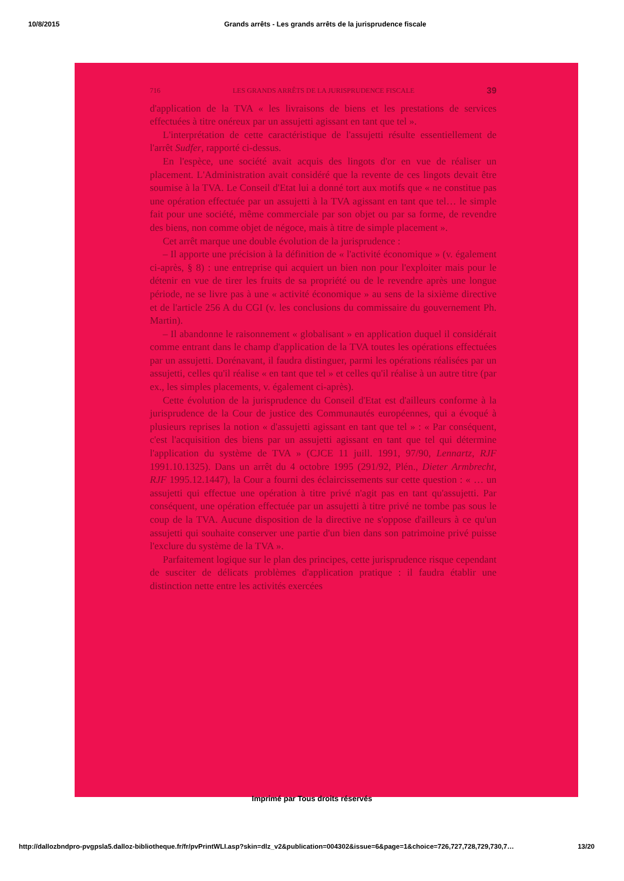10/8/2015 Grands arrêts - Les grands arrêts de la jurisprudence fiscale
716 LES GRANDS ARRÊTS DE LA JURISPRUDENCE FISCALE 39
d'application de la TVA « les livraisons de biens et les prestations de services effectuées à titre onéreux par un assujetti agissant en tant que tel ».
L'interprétation de cette caractéristique de l'assujetti résulte essentiellement de l'arrêt Sudfer, rapporté ci-dessus.
En l'espèce, une société avait acquis des lingots d'or en vue de réaliser un placement. L'Administration avait considéré que la revente de ces lingots devait être soumise à la TVA. Le Conseil d'Etat lui a donné tort aux motifs que « ne constitue pas une opération effectuée par un assujetti à la TVA agissant en tant que tel… le simple fait pour une société, même commerciale par son objet ou par sa forme, de revendre des biens, non comme objet de négoce, mais à titre de simple placement ».
Cet arrêt marque une double évolution de la jurisprudence :
– Il apporte une précision à la définition de « l'activité économique » (v. également ci-après, § 8) : une entreprise qui acquiert un bien non pour l'exploiter mais pour le détenir en vue de tirer les fruits de sa propriété ou de le revendre après une longue période, ne se livre pas à une « activité économique » au sens de la sixième directive et de l'article 256 A du CGI (v. les conclusions du commissaire du gouvernement Ph. Martin).
– Il abandonne le raisonnement « globalisant » en application duquel il considérait comme entrant dans le champ d'application de la TVA toutes les opérations effectuées par un assujetti. Dorénavant, il faudra distinguer, parmi les opérations réalisées par un assujetti, celles qu'il réalise « en tant que tel » et celles qu'il réalise à un autre titre (par ex., les simples placements, v. également ci-après).
Cette évolution de la jurisprudence du Conseil d'Etat est d'ailleurs conforme à la jurisprudence de la Cour de justice des Communautés européennes, qui a évoqué à plusieurs reprises la notion « d'assujetti agissant en tant que tel » : « Par conséquent, c'est l'acquisition des biens par un assujetti agissant en tant que tel qui détermine l'application du système de TVA » (CJCE 11 juill. 1991, 97/90, Lennartz, RJF 1991.10.1325). Dans un arrêt du 4 octobre 1995 (291/92, Plén., Dieter Armbrecht, RJF 1995.12.1447), la Cour a fourni des éclaircissements sur cette question : « … un assujetti qui effectue une opération à titre privé n'agit pas en tant qu'assujetti. Par conséquent, une opération effectuée par un assujetti à titre privé ne tombe pas sous le coup de la TVA. Aucune disposition de la directive ne s'oppose d'ailleurs à ce qu'un assujetti qui souhaite conserver une partie d'un bien dans son patrimoine privé puisse l'exclure du système de la TVA ».
Parfaitement logique sur le plan des principes, cette jurisprudence risque cependant de susciter de délicats problèmes d'application pratique : il faudra établir une distinction nette entre les activités exercées
Imprimé par Tous droits réservés
http://dallozbndpro-pvgpsla5.dalloz-bibliotheque.fr/fr/pvPrintWLI.asp?skin=dlz_v2&publication=004302&issue=6&page=1&choice=726,727,728,729,730,7… 13/20